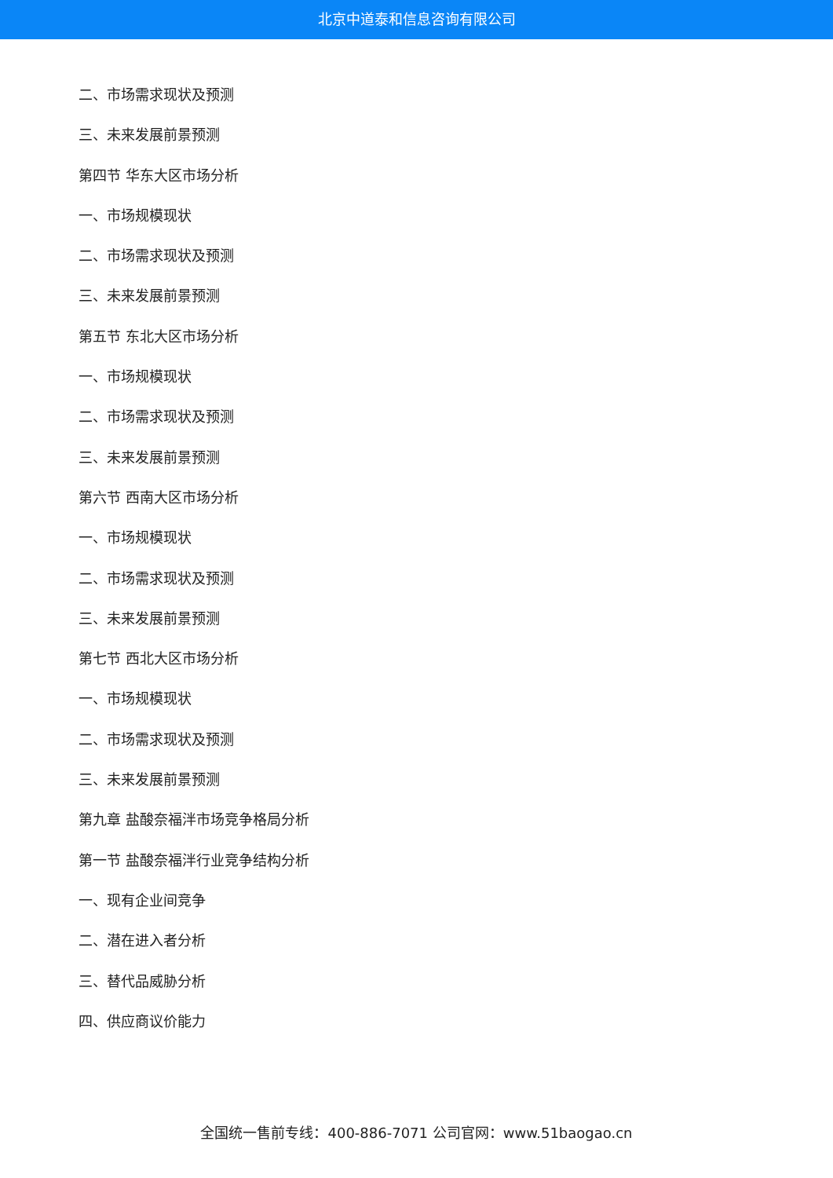北京中道泰和信息咨询有限公司
二、市场需求现状及预测
三、未来发展前景预测
第四节 华东大区市场分析
一、市场规模现状
二、市场需求现状及预测
三、未来发展前景预测
第五节 东北大区市场分析
一、市场规模现状
二、市场需求现状及预测
三、未来发展前景预测
第六节 西南大区市场分析
一、市场规模现状
二、市场需求现状及预测
三、未来发展前景预测
第七节 西北大区市场分析
一、市场规模现状
二、市场需求现状及预测
三、未来发展前景预测
第九章 盐酸奈福泮市场竞争格局分析
第一节 盐酸奈福泮行业竞争结构分析
一、现有企业间竞争
二、潜在进入者分析
三、替代品威胁分析
四、供应商议价能力
全国统一售前专线：400-886-7071 公司官网：www.51baogao.cn